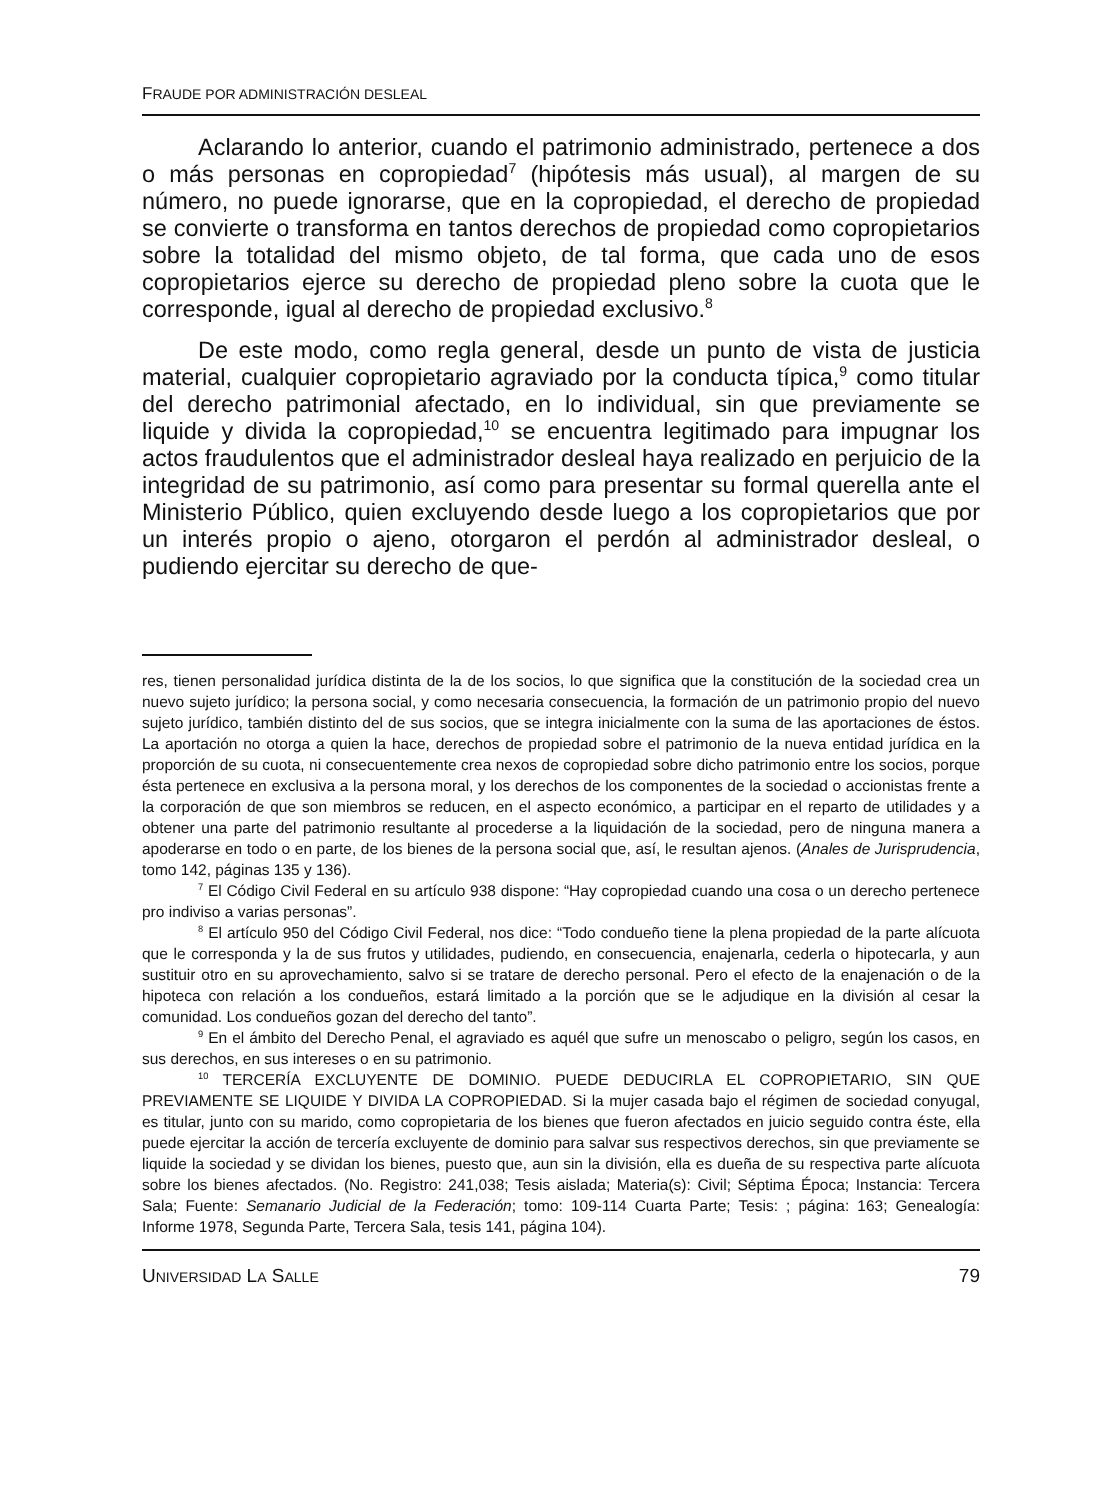FRAUDE POR ADMINISTRACIÓN DESLEAL
Aclarando lo anterior, cuando el patrimonio administrado, pertenece a dos o más personas en copropiedad<sup>7</sup> (hipótesis más usual), al margen de su número, no puede ignorarse, que en la copropiedad, el derecho de propiedad se convierte o transforma en tantos derechos de propiedad como copropietarios sobre la totalidad del mismo objeto, de tal forma, que cada uno de esos copropietarios ejerce su derecho de propiedad pleno sobre la cuota que le corresponde, igual al derecho de propiedad exclusivo.<sup>8</sup>
De este modo, como regla general, desde un punto de vista de justicia material, cualquier copropietario agraviado por la conducta típica,<sup>9</sup> como titular del derecho patrimonial afectado, en lo individual, sin que previamente se liquide y divida la copropiedad,<sup>10</sup> se encuentra legitimado para impugnar los actos fraudulentos que el administrador desleal haya realizado en perjuicio de la integridad de su patrimonio, así como para presentar su formal querella ante el Ministerio Público, quien excluyendo desde luego a los copropietarios que por un interés propio o ajeno, otorgaron el perdón al administrador desleal, o pudiendo ejercitar su derecho de que-
res, tienen personalidad jurídica distinta de la de los socios, lo que significa que la constitución de la sociedad crea un nuevo sujeto jurídico; la persona social, y como necesaria consecuencia, la formación de un patrimonio propio del nuevo sujeto jurídico, también distinto del de sus socios, que se integra inicialmente con la suma de las aportaciones de éstos. La aportación no otorga a quien la hace, derechos de propiedad sobre el patrimonio de la nueva entidad jurídica en la proporción de su cuota, ni consecuentemente crea nexos de copropiedad sobre dicho patrimonio entre los socios, porque ésta pertenece en exclusiva a la persona moral, y los derechos de los componentes de la sociedad o accionistas frente a la corporación de que son miembros se reducen, en el aspecto económico, a participar en el reparto de utilidades y a obtener una parte del patrimonio resultante al procederse a la liquidación de la sociedad, pero de ninguna manera a apoderarse en todo o en parte, de los bienes de la persona social que, así, le resultan ajenos. (Anales de Jurisprudencia, tomo 142, páginas 135 y 136).
<sup>7</sup> El Código Civil Federal en su artículo 938 dispone: “Hay copropiedad cuando una cosa o un derecho pertenece pro indiviso a varias personas”.
<sup>8</sup> El artículo 950 del Código Civil Federal, nos dice: “Todo condueño tiene la plena propiedad de la parte alícuota que le corresponda y la de sus frutos y utilidades, pudiendo, en consecuencia, enajenarla, cederla o hipotecarla, y aun sustituir otro en su aprovechamiento, salvo si se tratare de derecho personal. Pero el efecto de la enajenación o de la hipoteca con relación a los condueños, estará limitado a la porción que se le adjudique en la división al cesar la comunidad. Los condueños gozan del derecho del tanto”.
<sup>9</sup> En el ámbito del Derecho Penal, el agraviado es aquél que sufre un menoscabo o peligro, según los casos, en sus derechos, en sus intereses o en su patrimonio.
<sup>10</sup> TERCERÍA EXCLUYENTE DE DOMINIO. PUEDE DEDUCIRLA EL COPROPIETARIO, SIN QUE PREVIAMENTE SE LIQUIDE Y DIVIDA LA COPROPIEDAD. Si la mujer casada bajo el régimen de sociedad conyugal, es titular, junto con su marido, como copropietaria de los bienes que fueron afectados en juicio seguido contra éste, ella puede ejercitar la acción de tercería excluyente de dominio para salvar sus respectivos derechos, sin que previamente se liquide la sociedad y se dividan los bienes, puesto que, aun sin la división, ella es dueña de su respectiva parte alícuota sobre los bienes afectados. (No. Registro: 241,038; Tesis aislada; Materia(s): Civil; Séptima Época; Instancia: Tercera Sala; Fuente: Semanario Judicial de la Federación; tomo: 109-114 Cuarta Parte; Tesis: ; página: 163; Genealogía: Informe 1978, Segunda Parte, Tercera Sala, tesis 141, página 104).
UNIVERSIDAD LA SALLE 79